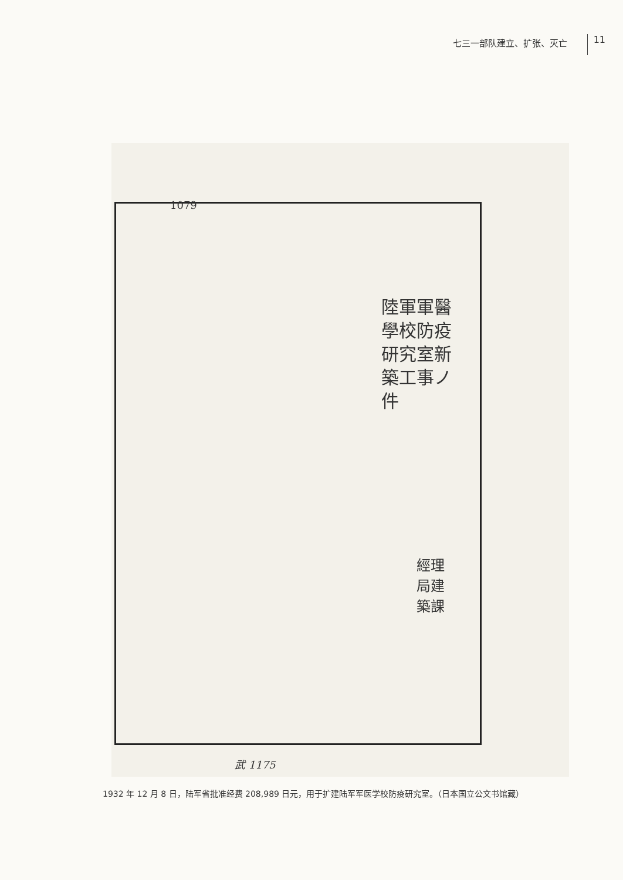七三一部队建立、扩张、灭亡
11
1079
陸軍軍醫學校防疫研究室新築工事ノ件
經理局建築課
武 1175
1932 年 12 月 8 日，陆军省批准经费 208,989 日元，用于扩建陆军军医学校防疫研究室。（日本国立公文书馆藏）